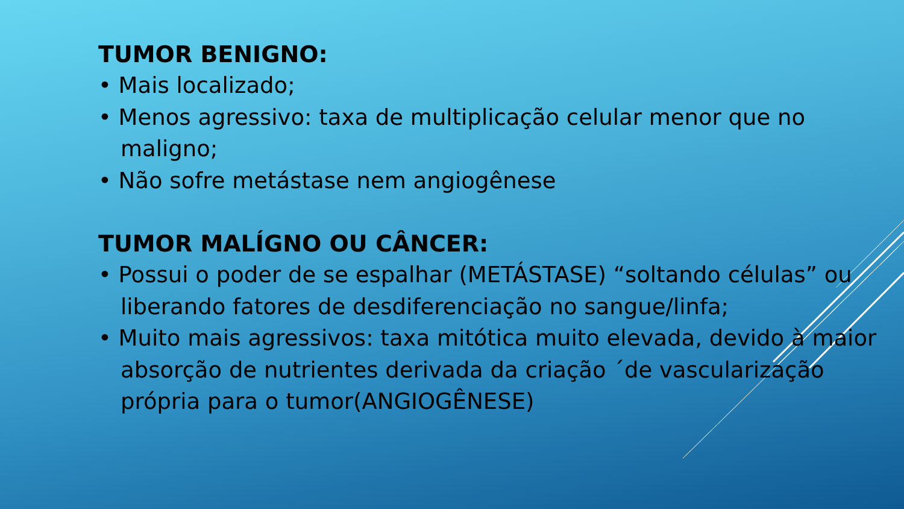TUMOR BENIGNO:
• Mais localizado;
• Menos agressivo: taxa de multiplicação celular menor que no maligno;
• Não sofre metástase nem angiogênese
TUMOR MALÍGNO OU CÂNCER:
• Possui o poder de se espalhar (METÁSTASE) “soltando células” ou liberando fatores de desdiferenciação no sangue/linfa;
• Muito mais agressivos: taxa mitótica muito elevada, devido à maior absorção de nutrientes derivada da criação ´de vascularização própria para o tumor(ANGIOGÊNESE)